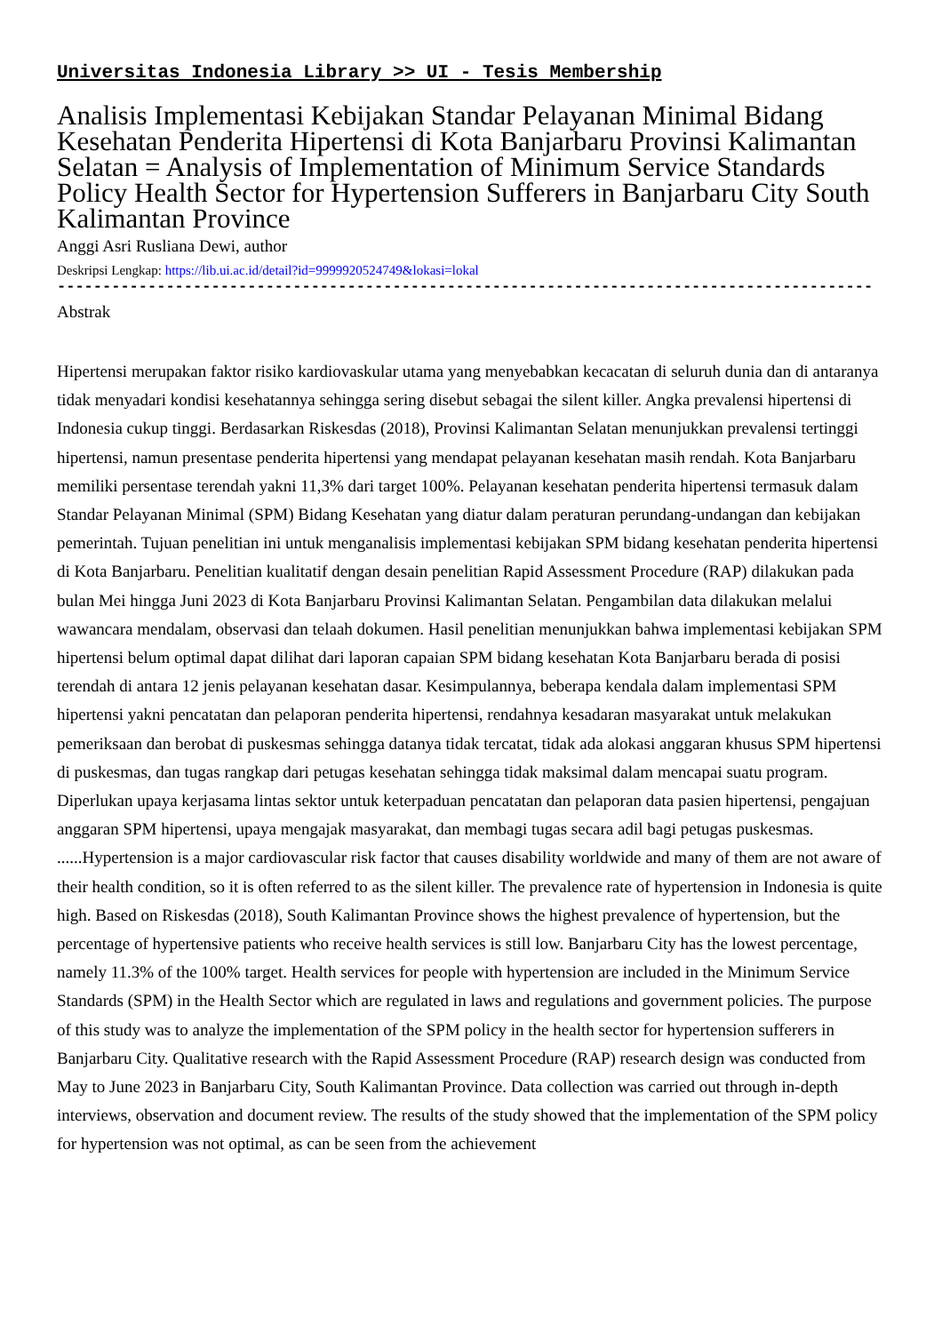Universitas Indonesia Library >> UI - Tesis Membership
Analisis Implementasi Kebijakan Standar Pelayanan Minimal Bidang Kesehatan Penderita Hipertensi di Kota Banjarbaru Provinsi Kalimantan Selatan = Analysis of Implementation of Minimum Service Standards Policy Health Sector for Hypertension Sufferers in Banjarbaru City South Kalimantan Province
Anggi Asri Rusliana Dewi, author
Deskripsi Lengkap: https://lib.ui.ac.id/detail?id=9999920524749&lokasi=lokal
------------------------------------------------------------------------------------------
Abstrak
Hipertensi merupakan faktor risiko kardiovaskular utama yang menyebabkan kecacatan di seluruh dunia dan di antaranya tidak menyadari kondisi kesehatannya sehingga sering disebut sebagai the silent killer. Angka prevalensi hipertensi di Indonesia cukup tinggi. Berdasarkan Riskesdas (2018), Provinsi Kalimantan Selatan menunjukkan prevalensi tertinggi hipertensi, namun presentase penderita hipertensi yang mendapat pelayanan kesehatan masih rendah. Kota Banjarbaru memiliki persentase terendah yakni 11,3% dari target 100%. Pelayanan kesehatan penderita hipertensi termasuk dalam Standar Pelayanan Minimal (SPM) Bidang Kesehatan yang diatur dalam peraturan perundang-undangan dan kebijakan pemerintah. Tujuan penelitian ini untuk menganalisis implementasi kebijakan SPM bidang kesehatan penderita hipertensi di Kota Banjarbaru. Penelitian kualitatif dengan desain penelitian Rapid Assessment Procedure (RAP) dilakukan pada bulan Mei hingga Juni 2023 di Kota Banjarbaru Provinsi Kalimantan Selatan. Pengambilan data dilakukan melalui wawancara mendalam, observasi dan telaah dokumen. Hasil penelitian menunjukkan bahwa implementasi kebijakan SPM hipertensi belum optimal dapat dilihat dari laporan capaian SPM bidang kesehatan Kota Banjarbaru berada di posisi terendah di antara 12 jenis pelayanan kesehatan dasar. Kesimpulannya, beberapa kendala dalam implementasi SPM hipertensi yakni pencatatan dan pelaporan penderita hipertensi, rendahnya kesadaran masyarakat untuk melakukan pemeriksaan dan berobat di puskesmas sehingga datanya tidak tercatat, tidak ada alokasi anggaran khusus SPM hipertensi di puskesmas, dan tugas rangkap dari petugas kesehatan sehingga tidak maksimal dalam mencapai suatu program. Diperlukan upaya kerjasama lintas sektor untuk keterpaduan pencatatan dan pelaporan data pasien hipertensi, pengajuan anggaran SPM hipertensi, upaya mengajak masyarakat, dan membagi tugas secara adil bagi petugas puskesmas.
......Hypertension is a major cardiovascular risk factor that causes disability worldwide and many of them are not aware of their health condition, so it is often referred to as the silent killer. The prevalence rate of hypertension in Indonesia is quite high. Based on Riskesdas (2018), South Kalimantan Province shows the highest prevalence of hypertension, but the percentage of hypertensive patients who receive health services is still low. Banjarbaru City has the lowest percentage, namely 11.3% of the 100% target. Health services for people with hypertension are included in the Minimum Service Standards (SPM) in the Health Sector which are regulated in laws and regulations and government policies. The purpose of this study was to analyze the implementation of the SPM policy in the health sector for hypertension sufferers in Banjarbaru City. Qualitative research with the Rapid Assessment Procedure (RAP) research design was conducted from May to June 2023 in Banjarbaru City, South Kalimantan Province. Data collection was carried out through in-depth interviews, observation and document review. The results of the study showed that the implementation of the SPM policy for hypertension was not optimal, as can be seen from the achievement